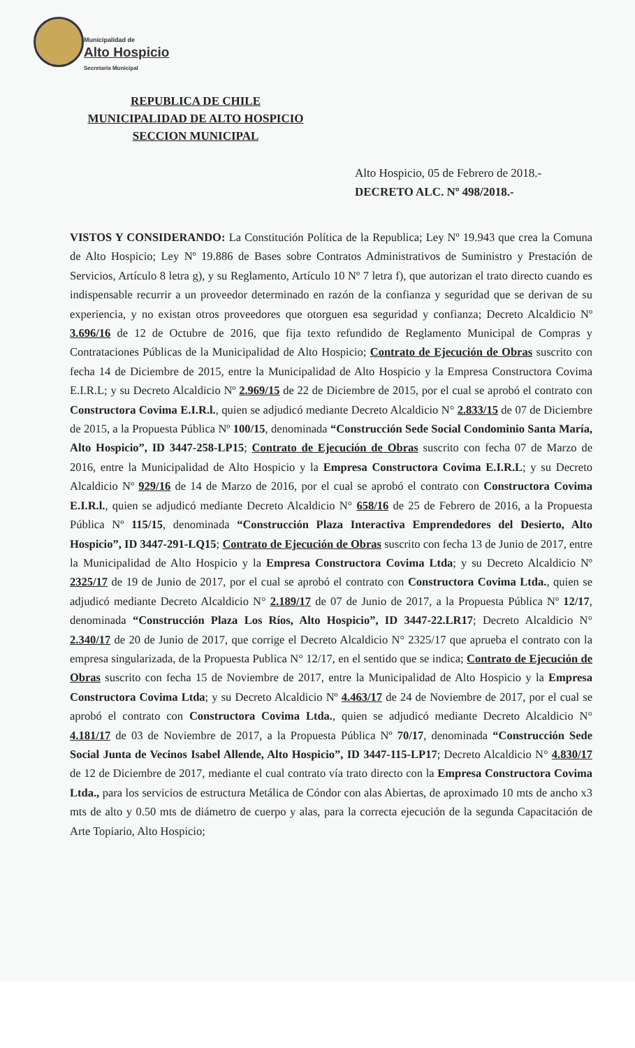Municipalidad de
Alto Hospicio
Secretaría Municipal
REPUBLICA DE CHILE
MUNICIPALIDAD DE ALTO HOSPICIO
SECCION MUNICIPAL
Alto Hospicio, 05 de Febrero de 2018.-
DECRETO ALC. Nº 498/2018.-
VISTOS Y CONSIDERANDO: La Constitución Política de la Republica; Ley Nº 19.943 que crea la Comuna de Alto Hospicio; Ley Nº 19.886 de Bases sobre Contratos Administrativos de Suministro y Prestación de Servicios, Artículo 8 letra g), y su Reglamento, Artículo 10 Nº 7 letra f), que autorizan el trato directo cuando es indispensable recurrir a un proveedor determinado en razón de la confianza y seguridad que se derivan de su experiencia, y no existan otros proveedores que otorguen esa seguridad y confianza; Decreto Alcaldicio Nº 3.696/16 de 12 de Octubre de 2016, que fija texto refundido de Reglamento Municipal de Compras y Contrataciones Públicas de la Municipalidad de Alto Hospicio; Contrato de Ejecución de Obras suscrito con fecha 14 de Diciembre de 2015, entre la Municipalidad de Alto Hospicio y la Empresa Constructora Covima E.I.R.L; y su Decreto Alcaldicio Nº 2.969/15 de 22 de Diciembre de 2015, por el cual se aprobó el contrato con Constructora Covima E.I.R.l., quien se adjudicó mediante Decreto Alcaldicio N° 2.833/15 de 07 de Diciembre de 2015, a la Propuesta Pública Nº 100/15, denominada “Construcción Sede Social Condominio Santa María, Alto Hospicio”, ID 3447-258-LP15; Contrato de Ejecución de Obras suscrito con fecha 07 de Marzo de 2016, entre la Municipalidad de Alto Hospicio y la Empresa Constructora Covima E.I.R.L; y su Decreto Alcaldicio Nº 929/16 de 14 de Marzo de 2016, por el cual se aprobó el contrato con Constructora Covima E.I.R.l., quien se adjudicó mediante Decreto Alcaldicio N° 658/16 de 25 de Febrero de 2016, a la Propuesta Pública Nº 115/15, denominada “Construcción Plaza Interactiva Emprendedores del Desierto, Alto Hospicio”, ID 3447-291-LQ15; Contrato de Ejecución de Obras suscrito con fecha 13 de Junio de 2017, entre la Municipalidad de Alto Hospicio y la Empresa Constructora Covima Ltda; y su Decreto Alcaldicio Nº 2325/17 de 19 de Junio de 2017, por el cual se aprobó el contrato con Constructora Covima Ltda., quien se adjudicó mediante Decreto Alcaldicio N° 2.189/17 de 07 de Junio de 2017, a la Propuesta Pública Nº 12/17, denominada “Construcción Plaza Los Ríos, Alto Hospicio”, ID 3447-22.LR17; Decreto Alcaldicio N° 2.340/17 de 20 de Junio de 2017, que corrige el Decreto Alcaldicio N° 2325/17 que aprueba el contrato con la empresa singularizada, de la Propuesta Publica N° 12/17, en el sentido que se indica; Contrato de Ejecución de Obras suscrito con fecha 15 de Noviembre de 2017, entre la Municipalidad de Alto Hospicio y la Empresa Constructora Covima Ltda; y su Decreto Alcaldicio Nº 4.463/17 de 24 de Noviembre de 2017, por el cual se aprobó el contrato con Constructora Covima Ltda., quien se adjudicó mediante Decreto Alcaldicio N° 4.181/17 de 03 de Noviembre de 2017, a la Propuesta Pública Nº 70/17, denominada “Construcción Sede Social Junta de Vecinos Isabel Allende, Alto Hospicio”, ID 3447-115-LP17; Decreto Alcaldicio N° 4.830/17 de 12 de Diciembre de 2017, mediante el cual contrato vía trato directo con la Empresa Constructora Covima Ltda., para los servicios de estructura Metálica de Cóndor con alas Abiertas, de aproximado 10 mts de ancho x3 mts de alto y 0.50 mts de diámetro de cuerpo y alas, para la correcta ejecución de la segunda Capacitación de Arte Topiario, Alto Hospicio;